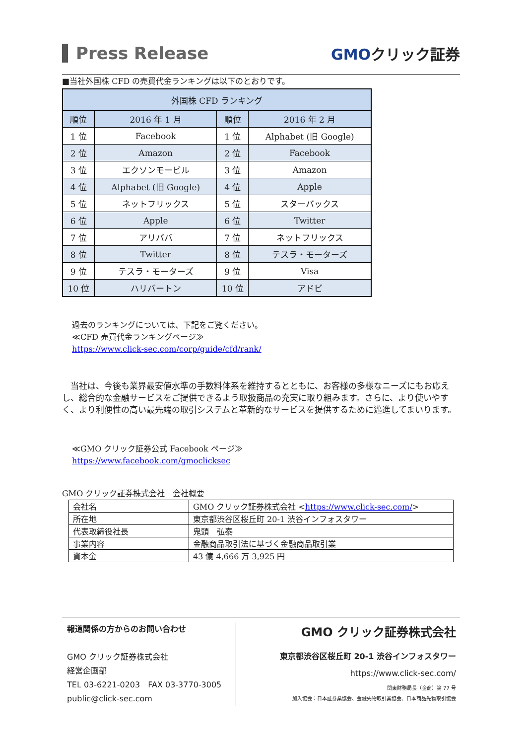Press Release
GMOクリック証券
■当社外国株 CFD の売買代金ランキングは以下のとおりです。
| 外国株 CFD ランキング | | | |
| --- | --- | --- | --- |
| 順位 | 2016 年 1 月 | 順位 | 2016 年 2 月 |
| 1 位 | Facebook | 1 位 | Alphabet (旧 Google) |
| 2 位 | Amazon | 2 位 | Facebook |
| 3 位 | エクソンモービル | 3 位 | Amazon |
| 4 位 | Alphabet (旧 Google) | 4 位 | Apple |
| 5 位 | ネットフリックス | 5 位 | スターバックス |
| 6 位 | Apple | 6 位 | Twitter |
| 7 位 | アリババ | 7 位 | ネットフリックス |
| 8 位 | Twitter | 8 位 | テスラ・モーターズ |
| 9 位 | テスラ・モーターズ | 9 位 | Visa |
| 10 位 | ハリバートン | 10 位 | アドビ |
過去のランキングについては、下記をご覧ください。
≪CFD 売買代金ランキングページ≫
https://www.click-sec.com/corp/guide/cfd/rank/
　当社は、今後も業界最安値水準の手数料体系を維持するとともに、お客様の多様なニーズにもお応えし、総合的な金融サービスをご提供できるよう取扱商品の充実に取り組みます。さらに、より使いやすく、より利便性の高い最先端の取引システムと革新的なサービスを提供するために邁進してまいります。
≪GMO クリック証券公式 Facebook ページ≫
https://www.facebook.com/gmoclicksec
GMO クリック証券株式会社　会社概要
| 会社名 | GMO クリック証券株式会社 < https://www.click-sec.com/ > |
| 所在地 | 東京都渋谷区桜丘町 20-1 渋谷インフォスタワー |
| 代表取締役社長 | 鬼頭 弘泰 |
| 事業内容 | 金融商品取引法に基づく金融商品取引業 |
| 資本金 | 43 億 4,666 万 3,925 円 |
報道関係の方からのお問い合わせ
GMO クリック証券株式会社
経営企画部
TEL 03-6221-0203　FAX 03-3770-3005
public@click-sec.com
GMO クリック証券株式会社
東京都渋谷区桜丘町 20-1 渋谷インフォスタワー
https://www.click-sec.com/
関東財務局長（金商）第 77 号
加入協会：日本証券業協会、金融先物取引業協会、日本商品先物取引協会